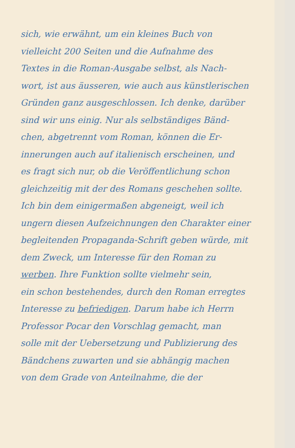sich, wie erwähnt, um ein kleines Buch von
vielleicht 200 Seiten und die Aufnahme des
Textes in die Roman-Ausgabe selbst, als Nach-
wort, ist aus äusseren, wie auch aus künstlerischen
Gründen ganz ausgeschlossen. Ich denke, darüber
sind wir uns einig. Nur als selbständiges Bänd-
chen, abgetrennt vom Roman, können die Er-
innerungen auch auf italienisch erscheinen, und
es fragt sich nur, ob die Veröffentlichung schon
gleichzeitig mit der des Romans geschehen sollte.
Ich bin dem einigermaßen abgeneigt, weil ich
ungern diesen Aufzeichnungen den Charakter einer
begleitenden Propaganda-Schrift geben würde, mit
dem Zweck, um Interesse für den Roman zu
werben. Ihre Funktion sollte vielmehr sein,
ein schon bestehendes, durch den Roman erregtes
Interesse zu befriedigen. Darum habe ich Herrn
Professor Pocar den Vorschlag gemacht, man
solle mit der Uebersetzung und Publizierung des
Bändchens zuwarten und sie abhängig machen
von dem Grade von Anteilnahme, die der